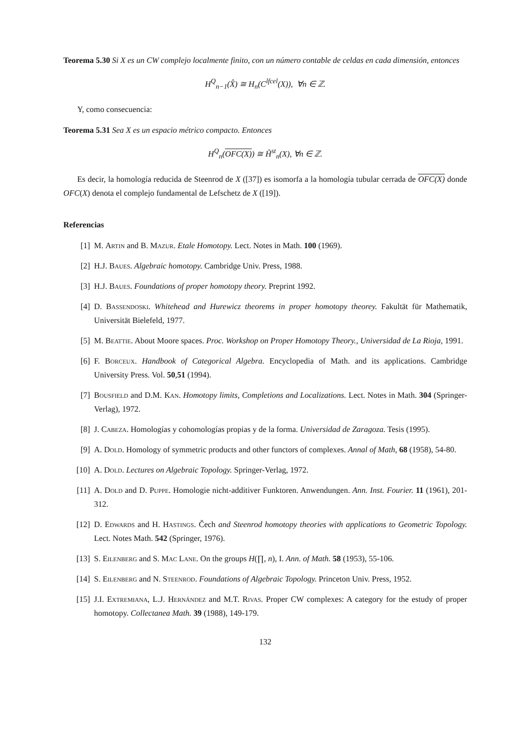Teorema 5.30 Si X es un CW complejo localmente finito, con un número contable de celdas en cada dimensión, entonces
H<sup>Q</sup><sub>n−1</sub>(X̂) ≅ H<sub>n</sub>(C<sup>lfcel</sup>(X)), ∀n ∈ ℤ.
Y, como consecuencia:
Teorema 5.31 Sea X es un espacio métrico compacto. Entonces
H<sup>Q</sup><sub>n</sub>(OFC(X)) ≅ H̃<sup>st</sup><sub>n</sub>(X), ∀n ∈ ℤ.
Es decir, la homología reducida de Steenrod de X ([37]) es isomorfa a la homología tubular cerrada de OFC(X) donde OFC(X) denota el complejo fundamental de Lefschetz de X ([19]).
Referencias
[1] M. Artin and B. Mazur. Etale Homotopy. Lect. Notes in Math. 100 (1969).
[2] H.J. Baues. Algebraic homotopy. Cambridge Univ. Press, 1988.
[3] H.J. Baues. Foundations of proper homotopy theory. Preprint 1992.
[4] D. Bassendoski. Whitehead and Hurewicz theorems in proper homotopy theorey. Fakultät für Mathematik, Universität Bielefeld, 1977.
[5] M. Beattie. About Moore spaces. Proc. Workshop on Proper Homotopy Theory., Universidad de La Rioja, 1991.
[6] F. Borceux. Handbook of Categorical Algebra. Encyclopedia of Math. and its applications. Cambridge University Press. Vol. 50,51 (1994).
[7] Bousfield and D.M. Kan. Homotopy limits, Completions and Localizations. Lect. Notes in Math. 304 (Springer-Verlag), 1972.
[8] J. Cabeza. Homologías y cohomologías propias y de la forma. Universidad de Zaragoza. Tesis (1995).
[9] A. Dold. Homology of symmetric products and other functors of complexes. Annal of Math, 68 (1958), 54-80.
[10] A. Dold. Lectures on Algebraic Topology. Springer-Verlag, 1972.
[11] A. Dold and D. Puppe. Homologie nicht-additiver Funktoren. Anwendungen. Ann. Inst. Fourier. 11 (1961), 201-312.
[12] D. Edwards and H. Hastings. Čech and Steenrod homotopy theories with applications to Geometric Topology. Lect. Notes Math. 542 (Springer, 1976).
[13] S. Eilenberg and S. Mac Lane. On the groups H(∏, n), I. Ann. of Math. 58 (1953), 55-106.
[14] S. Eilenberg and N. Steenrod. Foundations of Algebraic Topology. Princeton Univ. Press, 1952.
[15] J.I. Extremiana, L.J. Hernández and M.T. Rivas. Proper CW complexes: A category for the estudy of proper homotopy. Collectanea Math. 39 (1988), 149-179.
132